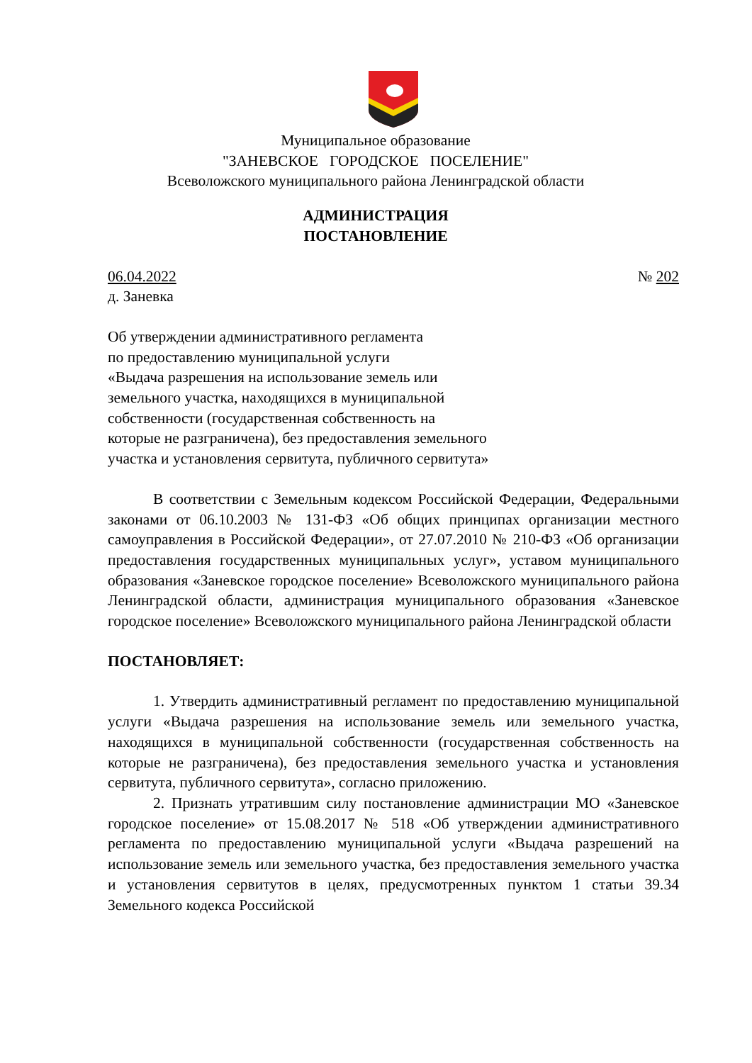Муниципальное образование
"ЗАНЕВСКОЕ ГОРОДСКОЕ ПОСЕЛЕНИЕ"
Всеволожского муниципального района Ленинградской области
АДМИНИСТРАЦИЯ
ПОСТАНОВЛЕНИЕ
06.04.2022 № 202
д. Заневка
Об утверждении административного регламента
по предоставлению муниципальной услуги
«Выдача разрешения на использование земель или
земельного участка, находящихся в муниципальной
собственности (государственная собственность на
которые не разграничена), без предоставления земельного
участка и установления сервитута, публичного сервитута»
В соответствии с Земельным кодексом Российской Федерации, Федеральными законами от 06.10.2003 № 131-ФЗ «Об общих принципах организации местного самоуправления в Российской Федерации», от 27.07.2010 № 210-ФЗ «Об организации предоставления государственных муниципальных услуг», уставом муниципального образования «Заневское городское поселение» Всеволожского муниципального района Ленинградской области, администрация муниципального образования «Заневское городское поселение» Всеволожского муниципального района Ленинградской области
ПОСТАНОВЛЯЕТ:
1. Утвердить административный регламент по предоставлению муниципальной услуги «Выдача разрешения на использование земель или земельного участка, находящихся в муниципальной собственности (государственная собственность на которые не разграничена), без предоставления земельного участка и установления сервитута, публичного сервитута», согласно приложению.
2. Признать утратившим силу постановление администрации МО «Заневское городское поселение» от 15.08.2017 № 518 «Об утверждении административного регламента по предоставлению муниципальной услуги «Выдача разрешений на использование земель или земельного участка, без предоставления земельного участка и установления сервитутов в целях, предусмотренных пунктом 1 статьи 39.34 Земельного кодекса Российской